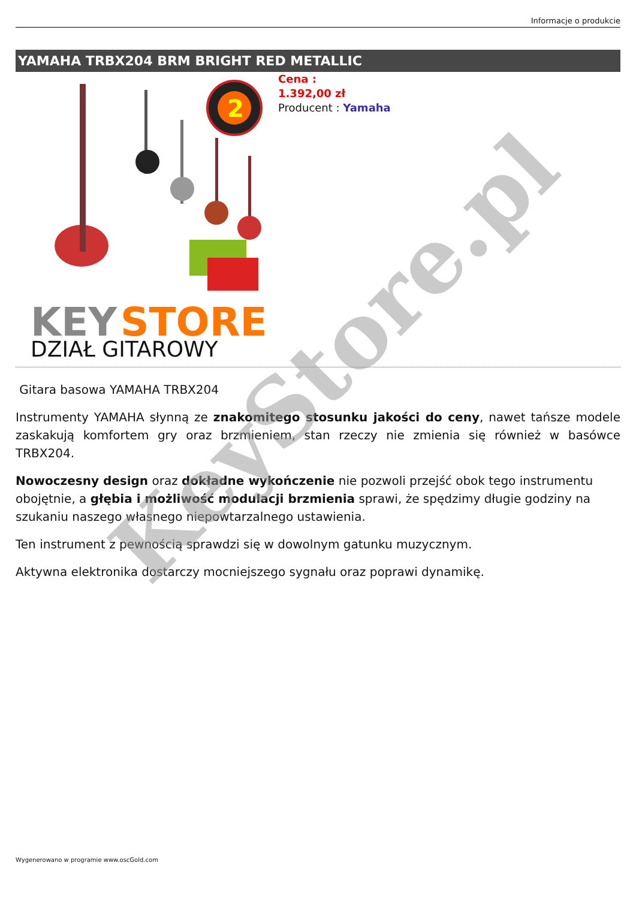Informacje o produkcie
YAMAHA TRBX204 BRM BRIGHT RED METALLIC
2
KEY
STORE
DZIAŁ GITAROWY
Cena :
1.392,00 zł
Producent : Yamaha
Gitara basowa YAMAHA TRBX204
Instrumenty YAMAHA słynną ze znakomitego stosunku jakości do ceny, nawet tańsze modele zaskakują komfortem gry oraz brzmieniem, stan rzeczy nie zmienia się również w basówce TRBX204.
Nowoczesny design oraz dokładne wykończenie nie pozwoli przejść obok tego instrumentu obojętnie, a głębia i możliwość modulacji brzmienia sprawi, że spędzimy długie godziny na szukaniu naszego własnego niepowtarzalnego ustawienia.
Ten instrument z pewnością sprawdzi się w dowolnym gatunku muzycznym.
Aktywna elektronika dostarczy mocniejszego sygnału oraz poprawi dynamikę.
KeyStore.pl
Wygenerowano w programie www.oscGold.com